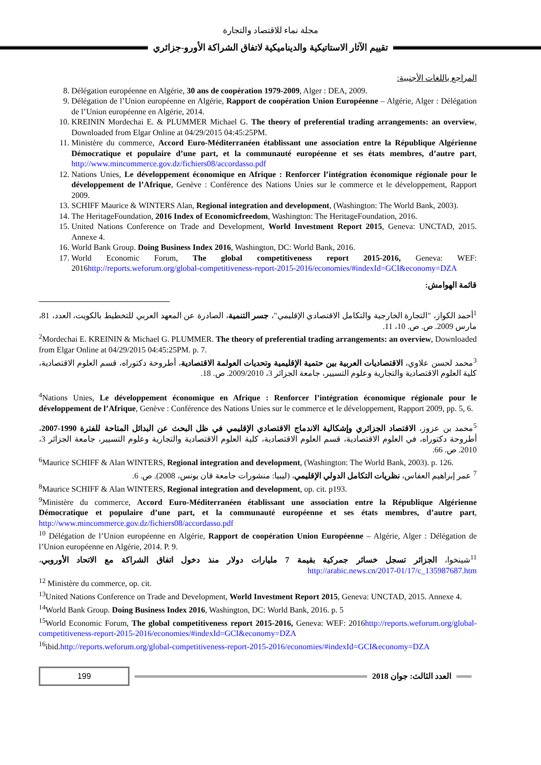مجلة نماء للاقتصاد والتجارة
تقييم الآثار الاستاتيكية والديناميكية لاتفاق الشراكة الأورو-جزائري
المراجع باللغات الأجنبية:
8. Délégation européenne en Algérie, 30 ans de coopération 1979-2009, Alger : DEA, 2009.
9. Délégation de l’Union européenne en Algérie, Rapport de coopération Union Européenne – Algérie, Alger : Délégation de l’Union européenne en Algérie, 2014.
10. KREININ Mordechai E. & PLUMMER Michael G. The theory of preferential trading arrangements: an overview, Downloaded from Elgar Online at 04/29/2015 04:45:25PM.
11. Ministère du commerce, Accord Euro-Méditerranéen établissant une association entre la République Algérienne Démocratique et populaire d’une part, et la communauté européenne et ses états membres, d’autre part, http://www.mincommerce.gov.dz/fichiers08/accordasso.pdf
12. Nations Unies, Le développement économique en Afrique : Renforcer l’intégration économique régionale pour le développement de l’Afrique, Genève : Conférence des Nations Unies sur le commerce et le développement, Rapport 2009.
13. SCHIFF Maurice & WINTERS Alan, Regional integration and development, (Washington: The World Bank, 2003).
14. The HeritageFoundation, 2016 Index of Economicfreedom, Washington: The HeritageFoundation, 2016.
15. United Nations Conference on Trade and Development, World Investment Report 2015, Geneva: UNCTAD, 2015. Annexe 4.
16. World Bank Group. Doing Business Index 2016, Washington, DC: World Bank, 2016.
17. World Economic Forum, The global competitiveness report 2015-2016, Geneva: WEF: 2016http://reports.weforum.org/global-competitiveness-report-2015-2016/economies/#indexId=GCI&economy=DZA
قائمة الهوامش:
<sup>1</sup> أحمد الكواز، "التجارة الخارجية والتكامل الاقتصادي الإقليمي"، جسر التنمية، الصادرة عن المعهد العربي للتخطيط بالكويت، العدد، 81، مارس 2009. ص. ص. 10، 11.
<sup>2</sup> Mordechai E. KREININ & Michael G. PLUMMER. The theory of preferential trading arrangements: an overview, Downloaded from Elgar Online at 04/29/2015 04:45:25PM. p. 7.
<sup>3</sup> محمد لحسن علاوي، الاقتصاديات العربية بين حتمية الإقليمية وتحديات العولمة الاقتصادية، أطروحة دكتوراه، قسم العلوم الاقتصادية، كلية العلوم الاقتصادية والتجارية وعلوم التسيير، جامعة الجزائر 3، 2009/2010. ص. 18.
<sup>4</sup> Nations Unies, Le développement économique en Afrique : Renforcer l’intégration économique régionale pour le développement de l’Afrique, Genève : Conférence des Nations Unies sur le commerce et le développement, Rapport 2009, pp. 5, 6.
<sup>5</sup> محمد بن عزوز، الاقتصاد الجزائري وإشكالية الاندماج الاقتصادي الإقليمي في ظل البحث عن البدائل المتاحة للفترة 1990-2007، أطروحة دكتوراه، في العلوم الاقتصادية، قسم العلوم الاقتصادية، كلية العلوم الاقتصادية والتجارية وعلوم التسيير، جامعة الجزائر 3، 2010. ص. 66.
<sup>6</sup> Maurice SCHIFF & Alan WINTERS, Regional integration and development, (Washington: The World Bank, 2003). p. 126.
<sup>7</sup> عمر إبراهيم العفاس، نظريات التكامل الدولي الإقليمي، (ليبيا: منشورات جامعة قان يونس، 2008). ص. 6.
<sup>8</sup> Maurice SCHIFF & Alan WINTERS, Regional integration and development, op. cit. p193.
<sup>9</sup> Ministère du commerce, Accord Euro-Méditerranéen établissant une association entre la République Algérienne Démocratique et populaire d’une part, et la communauté européenne et ses états membres, d’autre part, http://www.mincommerce.gov.dz/fichiers08/accordasso.pdf
<sup>10</sup> Délégation de l’Union européenne en Algérie, Rapport de coopération Union Européenne – Algérie, Alger : Délégation de l’Union européenne en Algérie, 2014. P. 9.
<sup>11</sup> شينخوا، الجزائر تسجل خسائر جمركية بقيمة 7 مليارات دولار منذ دخول اتفاق الشراكة مع الاتحاد الأوروبي، http://arabic.news.cn/2017-01/17/c_135987687.htm
<sup>12</sup> Ministère du commerce, op. cit.
<sup>13</sup> United Nations Conference on Trade and Development, World Investment Report 2015, Geneva: UNCTAD, 2015. Annexe 4.
<sup>14</sup> World Bank Group. Doing Business Index 2016, Washington, DC: World Bank, 2016. p. 5
<sup>15</sup> World Economic Forum, The global competitiveness report 2015-2016, Geneva: WEF: 2016http://reports.weforum.org/global-competitiveness-report-2015-2016/economies/#indexId=GCI&economy=DZA
<sup>16</sup> ibid.http://reports.weforum.org/global-competitiveness-report-2015-2016/economies/#indexId=GCI&economy=DZA
199
العدد الثالث: جوان 2018